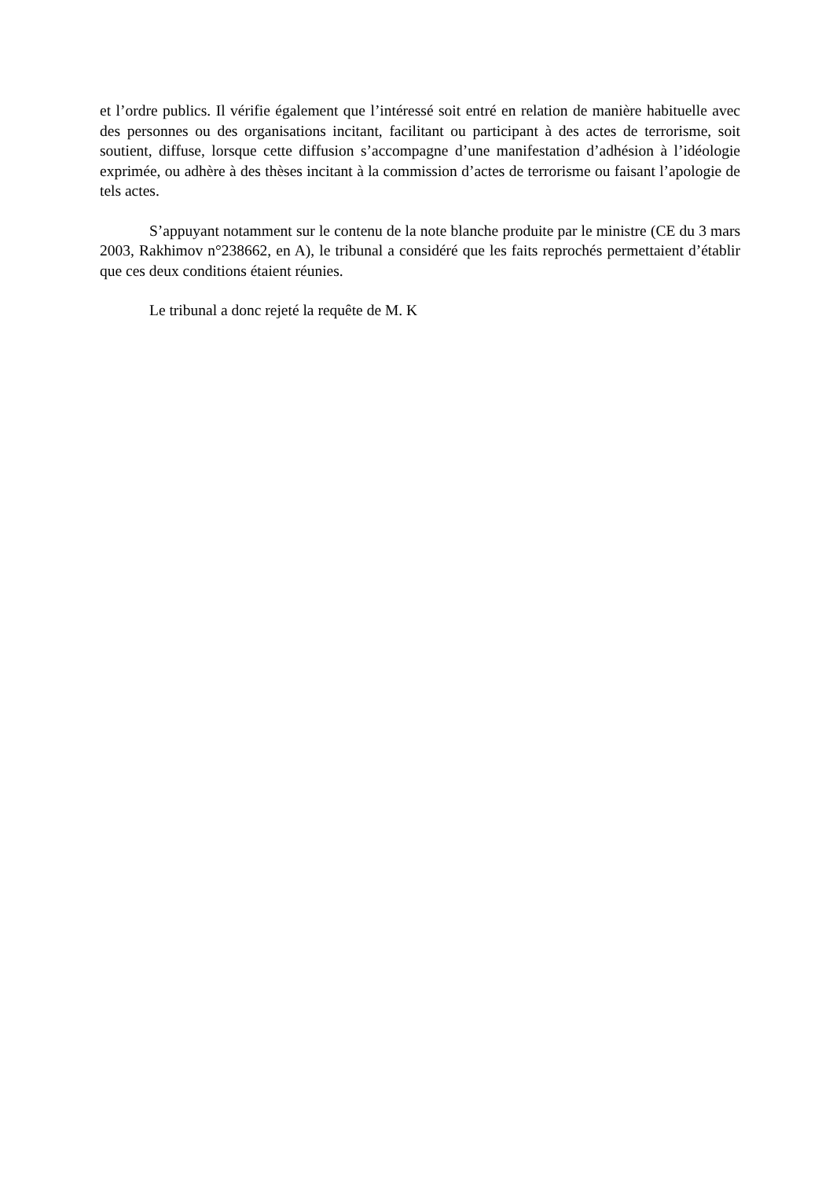et l’ordre publics. Il vérifie également que l’intéressé soit entré en relation de manière habituelle avec des personnes ou des organisations incitant, facilitant ou participant à des actes de terrorisme, soit soutient, diffuse, lorsque cette diffusion s’accompagne d’une manifestation d’adhésion à l’idéologie exprimée, ou adhère à des thèses incitant à la commission d’actes de terrorisme ou faisant l’apologie de tels actes.
S’appuyant notamment sur le contenu de la note blanche produite par le ministre (CE du 3 mars 2003, Rakhimov n°238662, en A), le tribunal a considéré que les faits reprochés permettaient d’établir que ces deux conditions étaient réunies.
Le tribunal a donc rejeté la requête de M. K